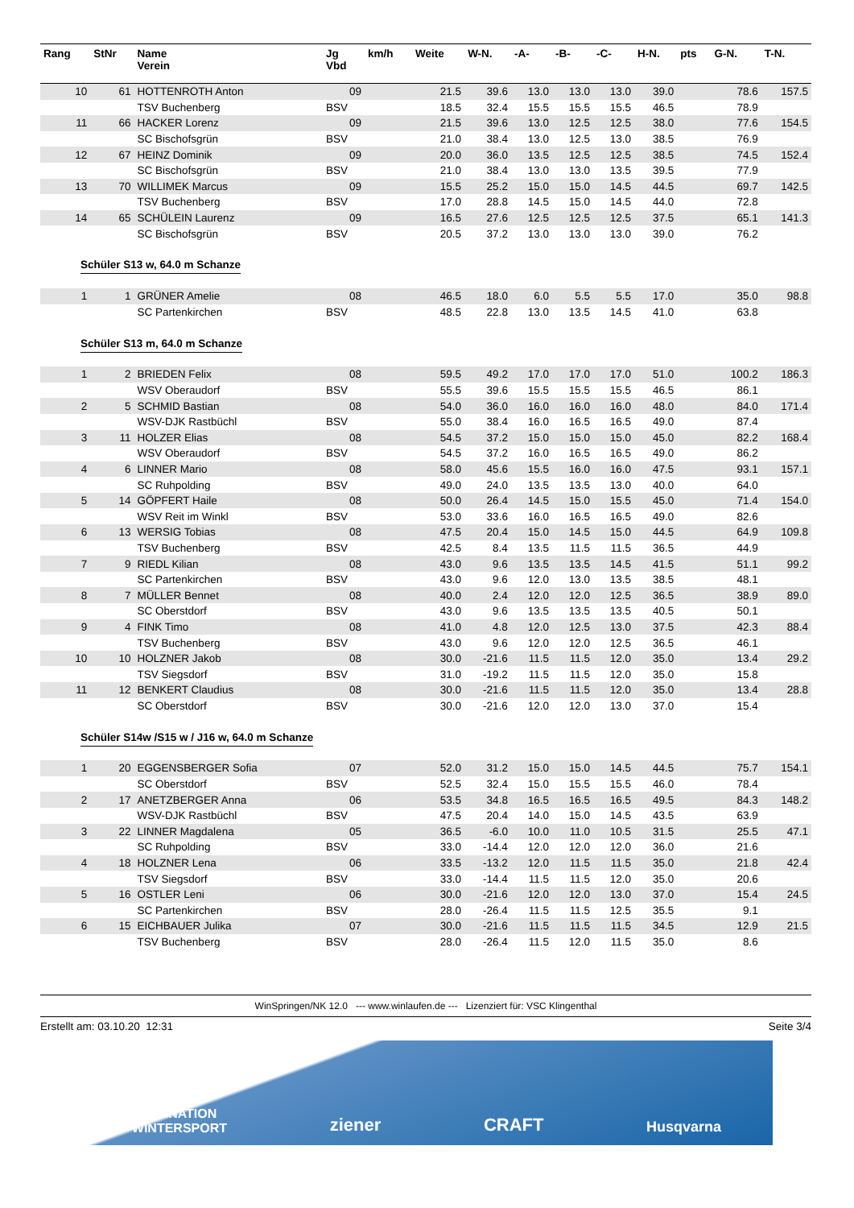| Rang | StNr | Name Verein | Jg Vbd | km/h | Weite | W-N. | -A- | -B- | -C- | H-N. | pts | G-N. | T-N. |
| --- | --- | --- | --- | --- | --- | --- | --- | --- | --- | --- | --- | --- | --- |
| 10 | 61 | HOTTENROTH Anton | 09 | | 21.5 | 39.6 | 13.0 | 13.0 | 13.0 | 39.0 | | 78.6 | 157.5 |
| | | TSV Buchenberg | BSV | | 18.5 | 32.4 | 15.5 | 15.5 | 15.5 | 46.5 | | 78.9 | |
| 11 | 66 | HACKER Lorenz | 09 | | 21.5 | 39.6 | 13.0 | 12.5 | 12.5 | 38.0 | | 77.6 | 154.5 |
| | | SC Bischofsgrün | BSV | | 21.0 | 38.4 | 13.0 | 12.5 | 13.0 | 38.5 | | 76.9 | |
| 12 | 67 | HEINZ Dominik | 09 | | 20.0 | 36.0 | 13.5 | 12.5 | 12.5 | 38.5 | | 74.5 | 152.4 |
| | | SC Bischofsgrün | BSV | | 21.0 | 38.4 | 13.0 | 13.0 | 13.5 | 39.5 | | 77.9 | |
| 13 | 70 | WILLIMEK Marcus | 09 | | 15.5 | 25.2 | 15.0 | 15.0 | 14.5 | 44.5 | | 69.7 | 142.5 |
| | | TSV Buchenberg | BSV | | 17.0 | 28.8 | 14.5 | 15.0 | 14.5 | 44.0 | | 72.8 | |
| 14 | 65 | SCHÜLEIN Laurenz | 09 | | 16.5 | 27.6 | 12.5 | 12.5 | 12.5 | 37.5 | | 65.1 | 141.3 |
| | | SC Bischofsgrün | BSV | | 20.5 | 37.2 | 13.0 | 13.0 | 13.0 | 39.0 | | 76.2 | |
| Schüler S13 w, 64.0 m Schanze | | | | | | | | | | | | | |
| 1 | 1 | GRÜNER Amelie | 08 | | 46.5 | 18.0 | 6.0 | 5.5 | 5.5 | 17.0 | | 35.0 | 98.8 |
| | | SC Partenkirchen | BSV | | 48.5 | 22.8 | 13.0 | 13.5 | 14.5 | 41.0 | | 63.8 | |
| Schüler S13 m, 64.0 m Schanze | | | | | | | | | | | | | |
| 1 | 2 | BRIEDEN Felix | 08 | | 59.5 | 49.2 | 17.0 | 17.0 | 17.0 | 51.0 | | 100.2 | 186.3 |
| | | WSV Oberaudorf | BSV | | 55.5 | 39.6 | 15.5 | 15.5 | 15.5 | 46.5 | | 86.1 | |
| 2 | 5 | SCHMID Bastian | 08 | | 54.0 | 36.0 | 16.0 | 16.0 | 16.0 | 48.0 | | 84.0 | 171.4 |
| | | WSV-DJK Rastbüchl | BSV | | 55.0 | 38.4 | 16.0 | 16.5 | 16.5 | 49.0 | | 87.4 | |
| 3 | 11 | HOLZER Elias | 08 | | 54.5 | 37.2 | 15.0 | 15.0 | 15.0 | 45.0 | | 82.2 | 168.4 |
| | | WSV Oberaudorf | BSV | | 54.5 | 37.2 | 16.0 | 16.5 | 16.5 | 49.0 | | 86.2 | |
| 4 | 6 | LINNER Mario | 08 | | 58.0 | 45.6 | 15.5 | 16.0 | 16.0 | 47.5 | | 93.1 | 157.1 |
| | | SC Ruhpolding | BSV | | 49.0 | 24.0 | 13.5 | 13.5 | 13.0 | 40.0 | | 64.0 | |
| 5 | 14 | GÖPFERT Haile | 08 | | 50.0 | 26.4 | 14.5 | 15.0 | 15.5 | 45.0 | | 71.4 | 154.0 |
| | | WSV Reit im Winkl | BSV | | 53.0 | 33.6 | 16.0 | 16.5 | 16.5 | 49.0 | | 82.6 | |
| 6 | 13 | WERSIG Tobias | 08 | | 47.5 | 20.4 | 15.0 | 14.5 | 15.0 | 44.5 | | 64.9 | 109.8 |
| | | TSV Buchenberg | BSV | | 42.5 | 8.4 | 13.5 | 11.5 | 11.5 | 36.5 | | 44.9 | |
| 7 | 9 | RIEDL Kilian | 08 | | 43.0 | 9.6 | 13.5 | 13.5 | 14.5 | 41.5 | | 51.1 | 99.2 |
| | | SC Partenkirchen | BSV | | 43.0 | 9.6 | 12.0 | 13.0 | 13.5 | 38.5 | | 48.1 | |
| 8 | 7 | MÜLLER Bennet | 08 | | 40.0 | 2.4 | 12.0 | 12.0 | 12.5 | 36.5 | | 38.9 | 89.0 |
| | | SC Oberstdorf | BSV | | 43.0 | 9.6 | 13.5 | 13.5 | 13.5 | 40.5 | | 50.1 | |
| 9 | 4 | FINK Timo | 08 | | 41.0 | 4.8 | 12.0 | 12.5 | 13.0 | 37.5 | | 42.3 | 88.4 |
| | | TSV Buchenberg | BSV | | 43.0 | 9.6 | 12.0 | 12.0 | 12.5 | 36.5 | | 46.1 | |
| 10 | 10 | HOLZNER Jakob | 08 | | 30.0 | -21.6 | 11.5 | 11.5 | 12.0 | 35.0 | | 13.4 | 29.2 |
| | | TSV Siegsdorf | BSV | | 31.0 | -19.2 | 11.5 | 11.5 | 12.0 | 35.0 | | 15.8 | |
| 11 | 12 | BENKERT Claudius | 08 | | 30.0 | -21.6 | 11.5 | 11.5 | 12.0 | 35.0 | | 13.4 | 28.8 |
| | | SC Oberstdorf | BSV | | 30.0 | -21.6 | 12.0 | 12.0 | 13.0 | 37.0 | | 15.4 | |
| Schüler S14w /S15 w / J16 w, 64.0 m Schanze | | | | | | | | | | | | | |
| 1 | 20 | EGGENSBERGER Sofia | 07 | | 52.0 | 31.2 | 15.0 | 15.0 | 14.5 | 44.5 | | 75.7 | 154.1 |
| | | SC Oberstdorf | BSV | | 52.5 | 32.4 | 15.0 | 15.5 | 15.5 | 46.0 | | 78.4 | |
| 2 | 17 | ANETZBERGER Anna | 06 | | 53.5 | 34.8 | 16.5 | 16.5 | 16.5 | 49.5 | | 84.3 | 148.2 |
| | | WSV-DJK Rastbüchl | BSV | | 47.5 | 20.4 | 14.0 | 15.0 | 14.5 | 43.5 | | 63.9 | |
| 3 | 22 | LINNER Magdalena | 05 | | 36.5 | -6.0 | 10.0 | 11.0 | 10.5 | 31.5 | | 25.5 | 47.1 |
| | | SC Ruhpolding | BSV | | 33.0 | -14.4 | 12.0 | 12.0 | 12.0 | 36.0 | | 21.6 | |
| 4 | 18 | HOLZNER Lena | 06 | | 33.5 | -13.2 | 12.0 | 11.5 | 11.5 | 35.0 | | 21.8 | 42.4 |
| | | TSV Siegsdorf | BSV | | 33.0 | -14.4 | 11.5 | 11.5 | 12.0 | 35.0 | | 20.6 | |
| 5 | 16 | OSTLER Leni | 06 | | 30.0 | -21.6 | 12.0 | 12.0 | 13.0 | 37.0 | | 15.4 | 24.5 |
| | | SC Partenkirchen | BSV | | 28.0 | -26.4 | 11.5 | 11.5 | 12.5 | 35.5 | | 9.1 | |
| 6 | 15 | EICHBAUER Julika | 07 | | 30.0 | -21.6 | 11.5 | 11.5 | 11.5 | 34.5 | | 12.9 | 21.5 |
| | | TSV Buchenberg | BSV | | 28.0 | -26.4 | 11.5 | 12.0 | 11.5 | 35.0 | | 8.6 | |
WinSpringen/NK 12.0 --- www.winlaufen.de --- Lizenziert für: VSC Klingenthal
Erstellt am: 03.10.20 12:31 Seite 3/4
FASZINATION
WINTERSPORT ziener CRAFT Husqvarna